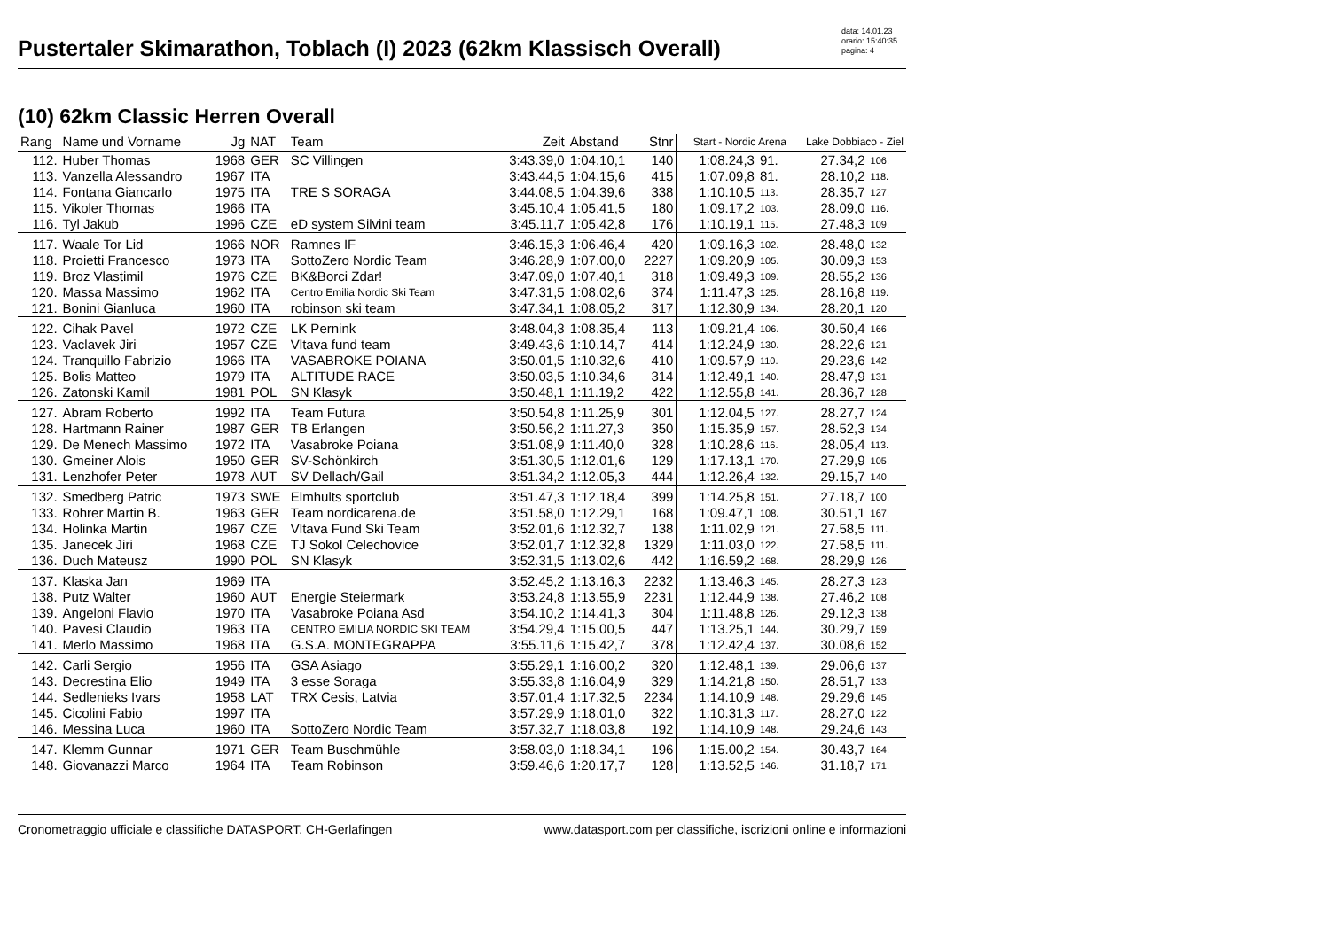Pustertaler Skimarathon, Toblach (I) 2023 (62km Klassisch Overall)
data: 14.01.23
orario: 15:40:35
pagina: 4
(10) 62km Classic Herren Overall
| Rang | Name und Vorname | Jg | NAT | Team | Zeit | Abstand | Stnr | Start - Nordic Arena | | Lake Dobbiaco - Ziel | |
| --- | --- | --- | --- | --- | --- | --- | --- | --- | --- | --- | --- |
| 112. | Huber Thomas | 1968 | GER | SC Villingen | 3:43.39,0 | 1:04.10,1 | 140 | 1:08.24,3 | 91. | 27.34,2 | 106. |
| 113. | Vanzella Alessandro | 1967 | ITA | | 3:43.44,5 | 1:04.15,6 | 415 | 1:07.09,8 | 81. | 28.10,2 | 118. |
| 114. | Fontana Giancarlo | 1975 | ITA | TRE S SORAGA | 3:44.08,5 | 1:04.39,6 | 338 | 1:10.10,5 | 113. | 28.35,7 | 127. |
| 115. | Vikoler Thomas | 1966 | ITA | | 3:45.10,4 | 1:05.41,5 | 180 | 1:09.17,2 | 103. | 28.09,0 | 116. |
| 116. | Tyl Jakub | 1996 | CZE | eD system Silvini team | 3:45.11,7 | 1:05.42,8 | 176 | 1:10.19,1 | 115. | 27.48,3 | 109. |
| 117. | Waale Tor Lid | 1966 | NOR | Ramnes IF | 3:46.15,3 | 1:06.46,4 | 420 | 1:09.16,3 | 102. | 28.48,0 | 132. |
| 118. | Proietti Francesco | 1973 | ITA | SottoZero Nordic Team | 3:46.28,9 | 1:07.00,0 | 2227 | 1:09.20,9 | 105. | 30.09,3 | 153. |
| 119. | Broz Vlastimil | 1976 | CZE | BK&Borci Zdar! | 3:47.09,0 | 1:07.40,1 | 318 | 1:09.49,3 | 109. | 28.55,2 | 136. |
| 120. | Massa Massimo | 1962 | ITA | Centro Emilia Nordic Ski Team | 3:47.31,5 | 1:08.02,6 | 374 | 1:11.47,3 | 125. | 28.16,8 | 119. |
| 121. | Bonini Gianluca | 1960 | ITA | robinson ski team | 3:47.34,1 | 1:08.05,2 | 317 | 1:12.30,9 | 134. | 28.20,1 | 120. |
| 122. | Cihak Pavel | 1972 | CZE | LK Pernink | 3:48.04,3 | 1:08.35,4 | 113 | 1:09.21,4 | 106. | 30.50,4 | 166. |
| 123. | Vaclavek Jiri | 1957 | CZE | Vltava fund team | 3:49.43,6 | 1:10.14,7 | 414 | 1:12.24,9 | 130. | 28.22,6 | 121. |
| 124. | Tranquillo Fabrizio | 1966 | ITA | VASABROKE POIANA | 3:50.01,5 | 1:10.32,6 | 410 | 1:09.57,9 | 110. | 29.23,6 | 142. |
| 125. | Bolis Matteo | 1979 | ITA | ALTITUDE RACE | 3:50.03,5 | 1:10.34,6 | 314 | 1:12.49,1 | 140. | 28.47,9 | 131. |
| 126. | Zatonski Kamil | 1981 | POL | SN Klasyk | 3:50.48,1 | 1:11.19,2 | 422 | 1:12.55,8 | 141. | 28.36,7 | 128. |
| 127. | Abram Roberto | 1992 | ITA | Team Futura | 3:50.54,8 | 1:11.25,9 | 301 | 1:12.04,5 | 127. | 28.27,7 | 124. |
| 128. | Hartmann Rainer | 1987 | GER | TB Erlangen | 3:50.56,2 | 1:11.27,3 | 350 | 1:15.35,9 | 157. | 28.52,3 | 134. |
| 129. | De Menech Massimo | 1972 | ITA | Vasabroke Poiana | 3:51.08,9 | 1:11.40,0 | 328 | 1:10.28,6 | 116. | 28.05,4 | 113. |
| 130. | Gmeiner Alois | 1950 | GER | SV-Schönkirch | 3:51.30,5 | 1:12.01,6 | 129 | 1:17.13,1 | 170. | 27.29,9 | 105. |
| 131. | Lenzhofer Peter | 1978 | AUT | SV Dellach/Gail | 3:51.34,2 | 1:12.05,3 | 444 | 1:12.26,4 | 132. | 29.15,7 | 140. |
| 132. | Smedberg Patric | 1973 | SWE | Elmhults sportclub | 3:51.47,3 | 1:12.18,4 | 399 | 1:14.25,8 | 151. | 27.18,7 | 100. |
| 133. | Rohrer Martin B. | 1963 | GER | Team nordicarena.de | 3:51.58,0 | 1:12.29,1 | 168 | 1:09.47,1 | 108. | 30.51,1 | 167. |
| 134. | Holinka Martin | 1967 | CZE | Vltava Fund Ski Team | 3:52.01,6 | 1:12.32,7 | 138 | 1:11.02,9 | 121. | 27.58,5 | 111. |
| 135. | Janecek Jiri | 1968 | CZE | TJ Sokol Celechovice | 3:52.01,7 | 1:12.32,8 | 1329 | 1:11.03,0 | 122. | 27.58,5 | 111. |
| 136. | Duch Mateusz | 1990 | POL | SN Klasyk | 3:52.31,5 | 1:13.02,6 | 442 | 1:16.59,2 | 168. | 28.29,9 | 126. |
| 137. | Klaska Jan | 1969 | ITA | | 3:52.45,2 | 1:13.16,3 | 2232 | 1:13.46,3 | 145. | 28.27,3 | 123. |
| 138. | Putz Walter | 1960 | AUT | Energie Steiermark | 3:53.24,8 | 1:13.55,9 | 2231 | 1:12.44,9 | 138. | 27.46,2 | 108. |
| 139. | Angeloni Flavio | 1970 | ITA | Vasabroke Poiana Asd | 3:54.10,2 | 1:14.41,3 | 304 | 1:11.48,8 | 126. | 29.12,3 | 138. |
| 140. | Pavesi Claudio | 1963 | ITA | CENTRO EMILIA NORDIC SKI TEAM | 3:54.29,4 | 1:15.00,5 | 447 | 1:13.25,1 | 144. | 30.29,7 | 159. |
| 141. | Merlo Massimo | 1968 | ITA | G.S.A. MONTEGRAPPA | 3:55.11,6 | 1:15.42,7 | 378 | 1:12.42,4 | 137. | 30.08,6 | 152. |
| 142. | Carli Sergio | 1956 | ITA | GSA Asiago | 3:55.29,1 | 1:16.00,2 | 320 | 1:12.48,1 | 139. | 29.06,6 | 137. |
| 143. | Decrestina Elio | 1949 | ITA | 3 esse Soraga | 3:55.33,8 | 1:16.04,9 | 329 | 1:14.21,8 | 150. | 28.51,7 | 133. |
| 144. | Sedlenieks Ivars | 1958 | LAT | TRX Cesis, Latvia | 3:57.01,4 | 1:17.32,5 | 2234 | 1:14.10,9 | 148. | 29.29,6 | 145. |
| 145. | Cicolini Fabio | 1997 | ITA | | 3:57.29,9 | 1:18.01,0 | 322 | 1:10.31,3 | 117. | 28.27,0 | 122. |
| 146. | Messina Luca | 1960 | ITA | SottoZero Nordic Team | 3:57.32,7 | 1:18.03,8 | 192 | 1:14.10,9 | 148. | 29.24,6 | 143. |
| 147. | Klemm Gunnar | 1971 | GER | Team Buschmühle | 3:58.03,0 | 1:18.34,1 | 196 | 1:15.00,2 | 154. | 30.43,7 | 164. |
| 148. | Giovanazzi Marco | 1964 | ITA | Team Robinson | 3:59.46,6 | 1:20.17,7 | 128 | 1:13.52,5 | 146. | 31.18,7 | 171. |
Cronometraggio ufficiale e classifiche DATASPORT, CH-Gerlafingen www.datasport.com per classifiche, iscrizioni online e informazioni